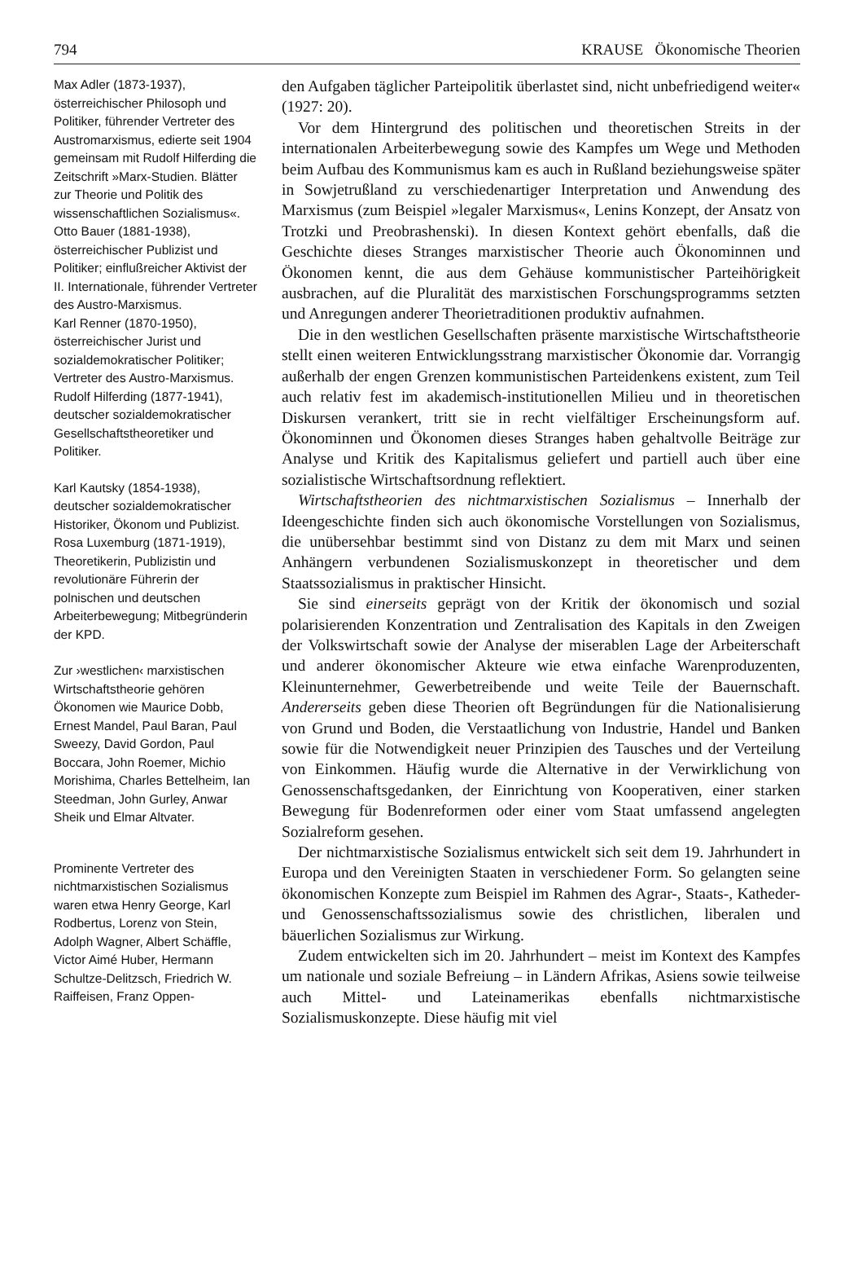794 KRAUSE Ökonomische Theorien
Max Adler (1873-1937), österreichischer Philosoph und Politiker, führender Vertreter des Austromarxismus, edierte seit 1904 gemeinsam mit Rudolf Hilferding die Zeitschrift »Marx-Studien. Blätter zur Theorie und Politik des wissenschaftlichen Sozialismus«.
Otto Bauer (1881-1938), österreichischer Publizist und Politiker; einflußreicher Aktivist der II. Internationale, führender Vertreter des Austro-Marxismus.
Karl Renner (1870-1950), österreichischer Jurist und sozialdemokratischer Politiker; Vertreter des Austro-Marxismus.
Rudolf Hilferding (1877-1941), deutscher sozialdemokratischer Gesellschaftstheoretiker und Politiker.
Karl Kautsky (1854-1938), deutscher sozialdemokratischer Historiker, Ökonom und Publizist.
Rosa Luxemburg (1871-1919), Theoretikerin, Publizistin und revolutionäre Führerin der polnischen und deutschen Arbeiterbewegung; Mitbegründerin der KPD.
Zur ›westlichen‹ marxistischen Wirtschaftstheorie gehören Ökonomen wie Maurice Dobb, Ernest Mandel, Paul Baran, Paul Sweezy, David Gordon, Paul Boccara, John Roemer, Michio Morishima, Charles Bettelheim, Ian Steedman, John Gurley, Anwar Sheik und Elmar Altvater.
Prominente Vertreter des nichtmarxistischen Sozialismus waren etwa Henry George, Karl Rodbertus, Lorenz von Stein, Adolph Wagner, Albert Schäffle, Victor Aimé Huber, Hermann Schultze-Delitzsch, Friedrich W. Raiffeisen, Franz Oppen-
den Aufgaben täglicher Parteipolitik überlastet sind, nicht unbefriedigend weiter« (1927: 20).
Vor dem Hintergrund des politischen und theoretischen Streits in der internationalen Arbeiterbewegung sowie des Kampfes um Wege und Methoden beim Aufbau des Kommunismus kam es auch in Rußland beziehungsweise später in Sowjetrußland zu verschiedenartiger Interpretation und Anwendung des Marxismus (zum Beispiel »legaler Marxismus«, Lenins Konzept, der Ansatz von Trotzki und Preobrashenski). In diesen Kontext gehört ebenfalls, daß die Geschichte dieses Stranges marxistischer Theorie auch Ökonominnen und Ökonomen kennt, die aus dem Gehäuse kommunistischer Parteihörigkeit ausbrachen, auf die Pluralität des marxistischen Forschungsprogramms setzten und Anregungen anderer Theorietraditionen produktiv aufnahmen.
Die in den westlichen Gesellschaften präsente marxistische Wirtschaftstheorie stellt einen weiteren Entwicklungsstrang marxistischer Ökonomie dar. Vorrangig außerhalb der engen Grenzen kommunistischen Parteidenkens existent, zum Teil auch relativ fest im akademisch-institutionellen Milieu und in theoretischen Diskursen verankert, tritt sie in recht vielfältiger Erscheinungsform auf. Ökonominnen und Ökonomen dieses Stranges haben gehaltvolle Beiträge zur Analyse und Kritik des Kapitalismus geliefert und partiell auch über eine sozialistische Wirtschaftsordnung reflektiert.
Wirtschaftstheorien des nichtmarxistischen Sozialismus – Innerhalb der Ideengeschichte finden sich auch ökonomische Vorstellungen von Sozialismus, die unübersehbar bestimmt sind von Distanz zu dem mit Marx und seinen Anhängern verbundenen Sozialismuskonzept in theoretischer und dem Staatssozialismus in praktischer Hinsicht.
Sie sind einerseits geprägt von der Kritik der ökonomisch und sozial polarisierenden Konzentration und Zentralisation des Kapitals in den Zweigen der Volkswirtschaft sowie der Analyse der miserablen Lage der Arbeiterschaft und anderer ökonomischer Akteure wie etwa einfache Warenproduzenten, Kleinunternehmer, Gewerbetreibende und weite Teile der Bauernschaft. Andererseits geben diese Theorien oft Begründungen für die Nationalisierung von Grund und Boden, die Verstaatlichung von Industrie, Handel und Banken sowie für die Notwendigkeit neuer Prinzipien des Tausches und der Verteilung von Einkommen. Häufig wurde die Alternative in der Verwirklichung von Genossenschaftsgedanken, der Einrichtung von Kooperativen, einer starken Bewegung für Bodenreformen oder einer vom Staat umfassend angelegten Sozialreform gesehen.
Der nichtmarxistische Sozialismus entwickelt sich seit dem 19. Jahrhundert in Europa und den Vereinigten Staaten in verschiedener Form. So gelangten seine ökonomischen Konzepte zum Beispiel im Rahmen des Agrar-, Staats-, Katheder- und Genossenschaftssozialismus sowie des christlichen, liberalen und bäuerlichen Sozialismus zur Wirkung.
Zudem entwickelten sich im 20. Jahrhundert – meist im Kontext des Kampfes um nationale und soziale Befreiung – in Ländern Afrikas, Asiens sowie teilweise auch Mittel- und Lateinamerikas ebenfalls nichtmarxistische Sozialismuskonzepte. Diese häufig mit viel